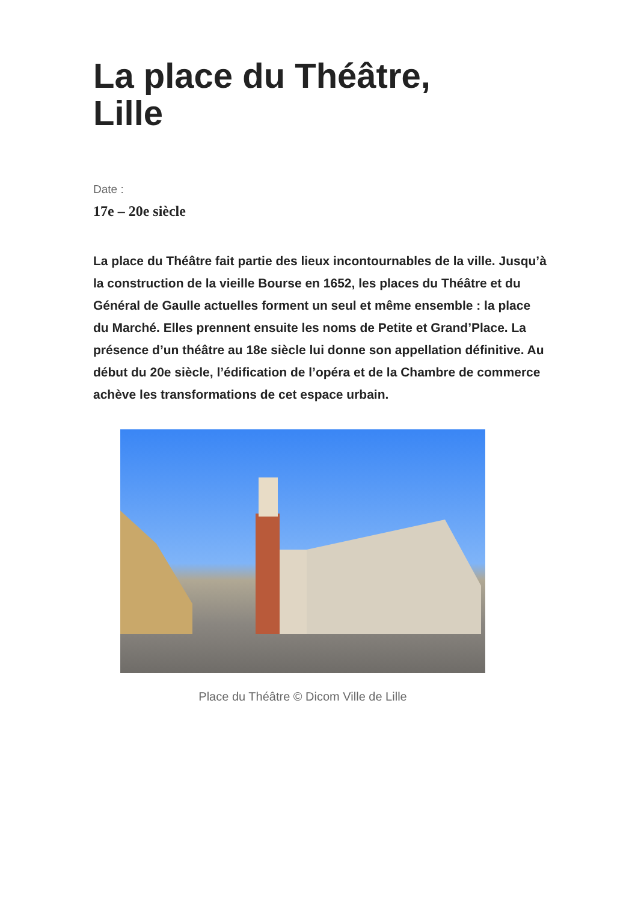La place du Théâtre,
Lille
Date :
17e – 20e siècle
La place du Théâtre fait partie des lieux incontournables de la ville. Jusqu’à la construction de la vieille Bourse en 1652, les places du Théâtre et du Général de Gaulle actuelles forment un seul et même ensemble : la place du Marché. Elles prennent ensuite les noms de Petite et Grand’Place. La présence d’un théâtre au 18e siècle lui donne son appellation définitive. Au début du 20e siècle, l’édification de l’opéra et de la Chambre de commerce achève les transformations de cet espace urbain.
Place du Théâtre © Dicom Ville de Lille